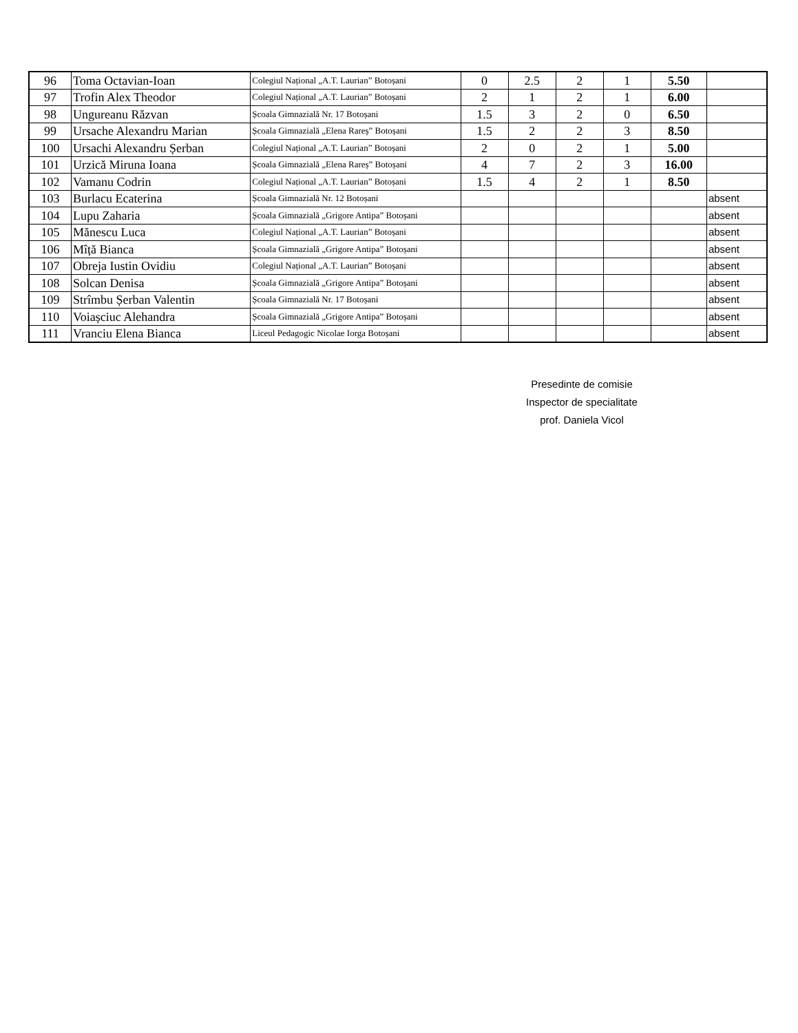| 96 | Toma Octavian-Ioan | Colegiul Național „A.T. Laurian” Botoșani | 0 | 2.5 | 2 | 1 | 5.50 | |
| 97 | Trofin Alex Theodor | Colegiul Național „A.T. Laurian” Botoșani | 2 | 1 | 2 | 1 | 6.00 | |
| 98 | Ungureanu Răzvan | Școala Gimnazială Nr. 17 Botoșani | 1.5 | 3 | 2 | 0 | 6.50 | |
| 99 | Ursache Alexandru Marian | Școala Gimnazială „Elena Rareș” Botoșani | 1.5 | 2 | 2 | 3 | 8.50 | |
| 100 | Ursachi Alexandru Șerban | Colegiul Național „A.T. Laurian” Botoșani | 2 | 0 | 2 | 1 | 5.00 | |
| 101 | Urzică Miruna Ioana | Școala Gimnazială „Elena Rareș” Botoșani | 4 | 7 | 2 | 3 | 16.00 | |
| 102 | Vamanu Codrin | Colegiul Național „A.T. Laurian” Botoșani | 1.5 | 4 | 2 | 1 | 8.50 | |
| 103 | Burlacu Ecaterina | Școala Gimnazială Nr. 12 Botoșani | | | | | | absent |
| 104 | Lupu Zaharia | Școala Gimnazială „Grigore Antipa” Botoșani | | | | | | absent |
| 105 | Mănescu Luca | Colegiul Național „A.T. Laurian” Botoșani | | | | | | absent |
| 106 | Mîță Bianca | Școala Gimnazială „Grigore Antipa” Botoșani | | | | | | absent |
| 107 | Obreja Iustin Ovidiu | Colegiul Național „A.T. Laurian” Botoșani | | | | | | absent |
| 108 | Solcan Denisa | Școala Gimnazială „Grigore Antipa” Botoșani | | | | | | absent |
| 109 | Strîmbu Șerban Valentin | Școala Gimnazială Nr. 17 Botoșani | | | | | | absent |
| 110 | Voiașciuc Alehandra | Școala Gimnazială „Grigore Antipa” Botoșani | | | | | | absent |
| 111 | Vranciu Elena Bianca | Liceul Pedagogic Nicolae Iorga Botoșani | | | | | | absent |
Presedinte de comisie
Inspector de specialitate
prof. Daniela Vicol